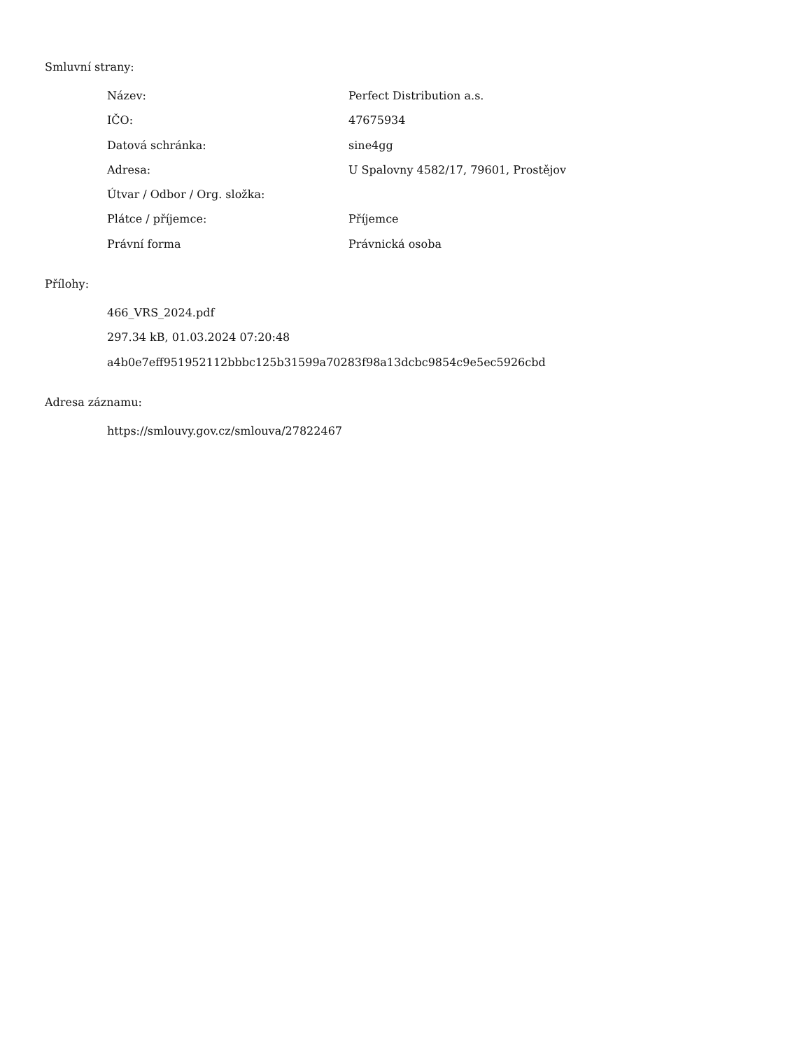Smluvní strany:
| Název: | Perfect Distribution a.s. |
| IČO: | 47675934 |
| Datová schránka: | sine4gg |
| Adresa: | U Spalovny 4582/17, 79601, Prostějov |
| Útvar / Odbor / Org. složka: | |
| Plátce / příjemce: | Příjemce |
| Právní forma | Právnická osoba |
Přílohy:
466_VRS_2024.pdf
297.34 kB, 01.03.2024 07:20:48
a4b0e7eff951952112bbbc125b31599a70283f98a13dcbc9854c9e5ec5926cbd
Adresa záznamu:
https://smlouvy.gov.cz/smlouva/27822467